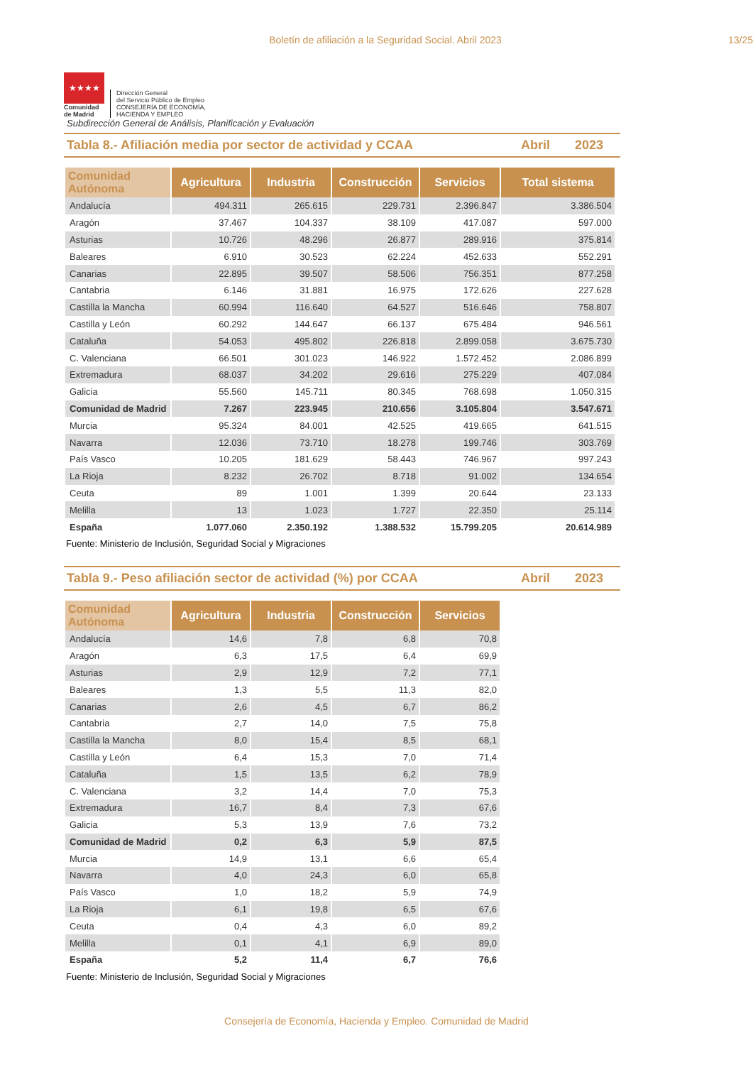Boletín de afiliación a la Seguridad Social. Abril 2023 13/25
★★★★
Comunidad
de Madrid
Dirección General
del Servicio Público de Empleo
CONSEJERÍA DE ECONOMÍA,
HACIENDA Y EMPLEO
Subdirección General de Análisis, Planificación y Evaluación
Tabla 8.- Afiliación media por sector de actividad y CCAA Abril 2023
| Comunidad Autónoma | Agricultura | Industria | Construcción | Servicios | Total sistema |
| --- | --- | --- | --- | --- | --- |
| Andalucía | 494.311 | 265.615 | 229.731 | 2.396.847 | 3.386.504 |
| Aragón | 37.467 | 104.337 | 38.109 | 417.087 | 597.000 |
| Asturias | 10.726 | 48.296 | 26.877 | 289.916 | 375.814 |
| Baleares | 6.910 | 30.523 | 62.224 | 452.633 | 552.291 |
| Canarias | 22.895 | 39.507 | 58.506 | 756.351 | 877.258 |
| Cantabria | 6.146 | 31.881 | 16.975 | 172.626 | 227.628 |
| Castilla la Mancha | 60.994 | 116.640 | 64.527 | 516.646 | 758.807 |
| Castilla y León | 60.292 | 144.647 | 66.137 | 675.484 | 946.561 |
| Cataluña | 54.053 | 495.802 | 226.818 | 2.899.058 | 3.675.730 |
| C. Valenciana | 66.501 | 301.023 | 146.922 | 1.572.452 | 2.086.899 |
| Extremadura | 68.037 | 34.202 | 29.616 | 275.229 | 407.084 |
| Galicia | 55.560 | 145.711 | 80.345 | 768.698 | 1.050.315 |
| Comunidad de Madrid | 7.267 | 223.945 | 210.656 | 3.105.804 | 3.547.671 |
| Murcia | 95.324 | 84.001 | 42.525 | 419.665 | 641.515 |
| Navarra | 12.036 | 73.710 | 18.278 | 199.746 | 303.769 |
| País Vasco | 10.205 | 181.629 | 58.443 | 746.967 | 997.243 |
| La Rioja | 8.232 | 26.702 | 8.718 | 91.002 | 134.654 |
| Ceuta | 89 | 1.001 | 1.399 | 20.644 | 23.133 |
| Melilla | 13 | 1.023 | 1.727 | 22.350 | 25.114 |
| España | 1.077.060 | 2.350.192 | 1.388.532 | 15.799.205 | 20.614.989 |
Fuente: Ministerio de Inclusión, Seguridad Social y Migraciones
Tabla 9.- Peso afiliación sector de actividad (%) por CCAA Abril 2023
| Comunidad Autónoma | Agricultura | Industria | Construcción | Servicios |
| --- | --- | --- | --- | --- |
| Andalucía | 14,6 | 7,8 | 6,8 | 70,8 |
| Aragón | 6,3 | 17,5 | 6,4 | 69,9 |
| Asturias | 2,9 | 12,9 | 7,2 | 77,1 |
| Baleares | 1,3 | 5,5 | 11,3 | 82,0 |
| Canarias | 2,6 | 4,5 | 6,7 | 86,2 |
| Cantabria | 2,7 | 14,0 | 7,5 | 75,8 |
| Castilla la Mancha | 8,0 | 15,4 | 8,5 | 68,1 |
| Castilla y León | 6,4 | 15,3 | 7,0 | 71,4 |
| Cataluña | 1,5 | 13,5 | 6,2 | 78,9 |
| C. Valenciana | 3,2 | 14,4 | 7,0 | 75,3 |
| Extremadura | 16,7 | 8,4 | 7,3 | 67,6 |
| Galicia | 5,3 | 13,9 | 7,6 | 73,2 |
| Comunidad de Madrid | 0,2 | 6,3 | 5,9 | 87,5 |
| Murcia | 14,9 | 13,1 | 6,6 | 65,4 |
| Navarra | 4,0 | 24,3 | 6,0 | 65,8 |
| País Vasco | 1,0 | 18,2 | 5,9 | 74,9 |
| La Rioja | 6,1 | 19,8 | 6,5 | 67,6 |
| Ceuta | 0,4 | 4,3 | 6,0 | 89,2 |
| Melilla | 0,1 | 4,1 | 6,9 | 89,0 |
| España | 5,2 | 11,4 | 6,7 | 76,6 |
Fuente: Ministerio de Inclusión, Seguridad Social y Migraciones
Consejería de Economía, Hacienda y Empleo. Comunidad de Madrid